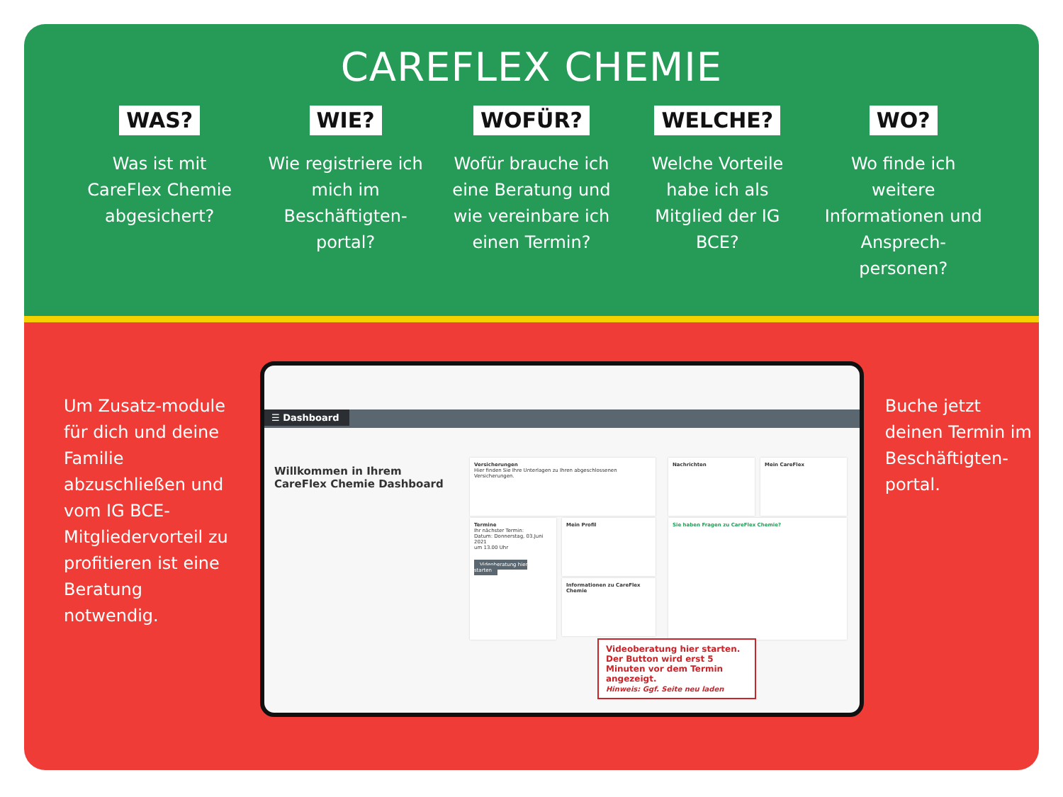CAREFLEX CHEMIE
WAS?
Was ist mit CareFlex Chemie abgesichert?
WIE?
Wie registriere ich mich im Beschäftigten-portal?
WOFÜR?
Wofür brauche ich eine Beratung und wie vereinbare ich einen Termin?
WELCHE?
Welche Vorteile habe ich als Mitglied der IG BCE?
WO?
Wo finde ich weitere Informationen und Ansprech-personen?
Um Zusatz-module für dich und deine Familie abzuschließen und vom IG BCE-Mitgliedervorteil zu profitieren ist eine Beratung notwendig.
☰ Dashboard
Willkommen in Ihrem CareFlex Chemie Dashboard
Versicherungen
Hier finden Sie Ihre Unterlagen zu Ihren abgeschlossenen Versicherungen.
Nachrichten Mein CareFlex
Termine
Ihr nächster Termin:
Datum: Donnerstag, 03.Juni 2021
um 13.00 Uhr
Videoberatung hier starten
Mein Profil
Informationen zu CareFlex Chemie
Sie haben Fragen zu CareFlex Chemie?
Videoberatung hier starten.
Der Button wird erst 5 Minuten vor dem Termin angezeigt.
Hinweis: Ggf. Seite neu laden
Buche jetzt deinen Termin im Beschäftigten-portal.